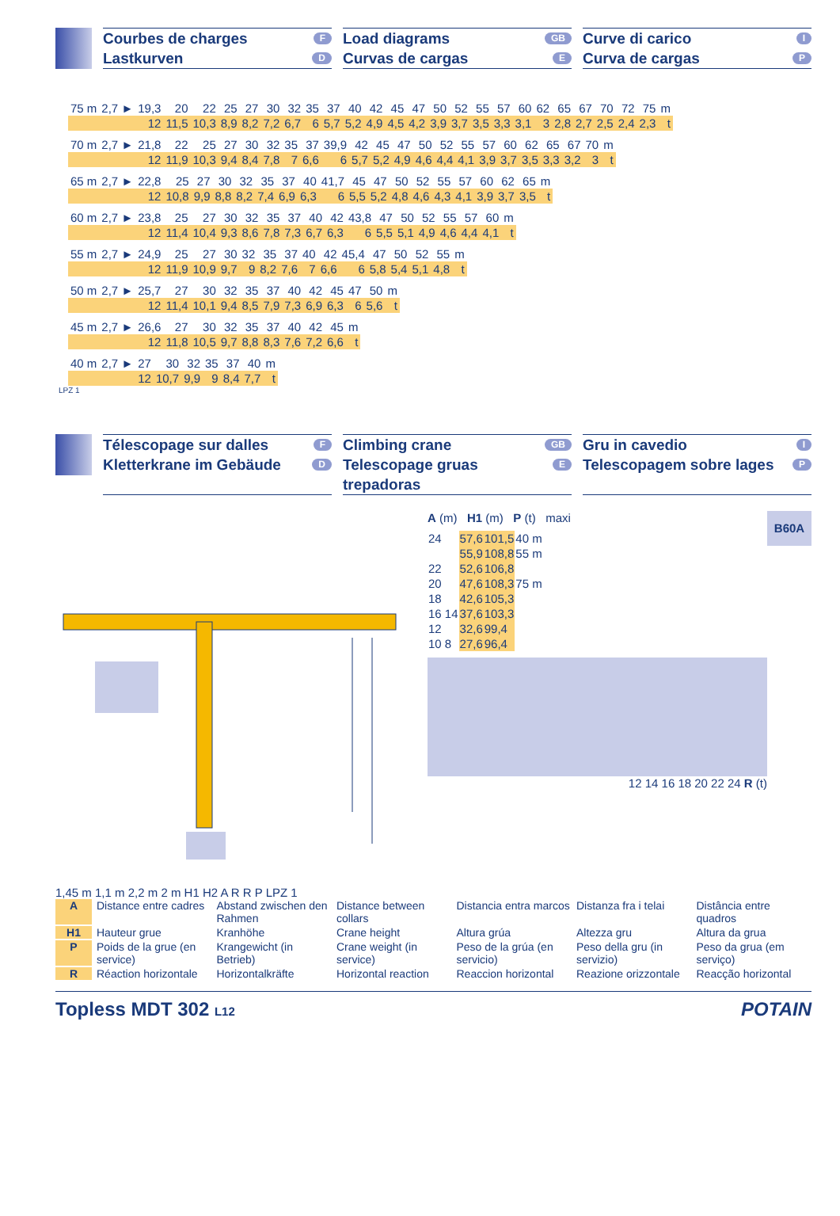Courbes de charges F
Lastkurven D
Load diagrams GB
Curvas de cargas E
Curve di carico I
Curva de cargas P
| 75 m | 2,7 ► | 19,3 | 20 | 22 | 25 | 27 | 30 | 32 | 35 | 37 | 40 | 42 | 45 | 47 | 50 | 52 | 55 | 57 | 60 | 62 | 65 | 67 | 70 | 72 | 75 | m |
| | | 12 | 11,5 | 10,3 | 8,9 | 8,2 | 7,2 | 6,7 | 6 | 5,7 | 5,2 | 4,9 | 4,5 | 4,2 | 3,9 | 3,7 | 3,5 | 3,3 | 3,1 | 3 | 2,8 | 2,7 | 2,5 | 2,4 | 2,3 | t |
| 70 m | 2,7 ► | 21,8 | 22 | 25 | 27 | 30 | 32 | 35 | 37 | 39,9 | 42 | 45 | 47 | 50 | 52 | 55 | 57 | 60 | 62 | 65 | 67 | 70 | m |
| | | 12 | 11,9 | 10,3 | 9,4 | 8,4 | 7,8 | 7 | 6,6 | 6 | 5,7 | 5,2 | 4,9 | 4,6 | 4,4 | 4,1 | 3,9 | 3,7 | 3,5 | 3,3 | 3,2 | 3 | t |
| 65 m | 2,7 ► | 22,8 | 25 | 27 | 30 | 32 | 35 | 37 | 40 | 41,7 | 45 | 47 | 50 | 52 | 55 | 57 | 60 | 62 | 65 | m |
| | | 12 | 10,8 | 9,9 | 8,8 | 8,2 | 7,4 | 6,9 | 6,3 | 6 | 5,5 | 5,2 | 4,8 | 4,6 | 4,3 | 4,1 | 3,9 | 3,7 | 3,5 | t |
| 60 m | 2,7 ► | 23,8 | 25 | 27 | 30 | 32 | 35 | 37 | 40 | 42 | 43,8 | 47 | 50 | 52 | 55 | 57 | 60 | m |
| | | 12 | 11,4 | 10,4 | 9,3 | 8,6 | 7,8 | 7,3 | 6,7 | 6,3 | 6 | 5,5 | 5,1 | 4,9 | 4,6 | 4,4 | 4,1 | t |
| 55 m | 2,7 ► | 24,9 | 25 | 27 | 30 | 32 | 35 | 37 | 40 | 42 | 45,4 | 47 | 50 | 52 | 55 | m |
| | | 12 | 11,9 | 10,9 | 9,7 | 9 | 8,2 | 7,6 | 7 | 6,6 | 6 | 5,8 | 5,4 | 5,1 | 4,8 | t |
| 50 m | 2,7 ► | 25,7 | 27 | 30 | 32 | 35 | 37 | 40 | 42 | 45 | 47 | 50 | m |
| | | 12 | 11,4 | 10,1 | 9,4 | 8,5 | 7,9 | 7,3 | 6,9 | 6,3 | 6 | 5,6 | t |
| 45 m | 2,7 ► | 26,6 | 27 | 30 | 32 | 35 | 37 | 40 | 42 | 45 | m |
| | | 12 | 11,8 | 10,5 | 9,7 | 8,8 | 8,3 | 7,6 | 7,2 | 6,6 | t |
| 40 m | 2,7 ► | 27 | 30 | 32 | 35 | 37 | 40 | m |
| | | 12 | 10,7 | 9,9 | 9 | 8,4 | 7,7 | t |
LPZ 1
Télescopage sur dalles F
Kletterkrane im Gebäude D
Climbing crane GB
Telescopage gruas trepadoras E
Gru in cavedio I
Telescopagem sobre lages P
1,45 m 1,1 m 2,2 m 2 m H1 H2 A R R P LPZ 1 A (m) H1 (m) P (t) maxi
| 24 | 57,6 | 101,5 | 40 m |
| | 55,9 | 108,8 | 55 m |
| 22 | 52,6 | 106,8 | |
| 20 | 47,6 | 108,3 | 75 m |
| 18 | 42,6 | 105,3 | |
| 16 14 | 37,6 | 103,3 | |
| 12 | 32,6 | 99,4 | |
| 10 8 | 27,6 | 96,4 | |
12 14 16 18 20 22 24 R (t)
B60A
A
Distance entre cadres
Abstand zwischen den Rahmen
Distance between collars
Distancia entra marcos
Distanza fra i telai
Distância entre quadros
H1
Hauteur grue
Kranhöhe
Crane height
Altura grúa
Altezza gru
Altura da grua
P
Poids de la grue (en service)
Krangewicht (in Betrieb)
Crane weight (in service)
Peso de la grúa (en servicio)
Peso della gru (in servizio)
Peso da grua (em serviço)
R
Réaction horizontale
Horizontalkräfte
Horizontal reaction
Reaccion horizontal
Reazione orizzontale
Reacção horizontal
Topless MDT 302 L12 POTAIN